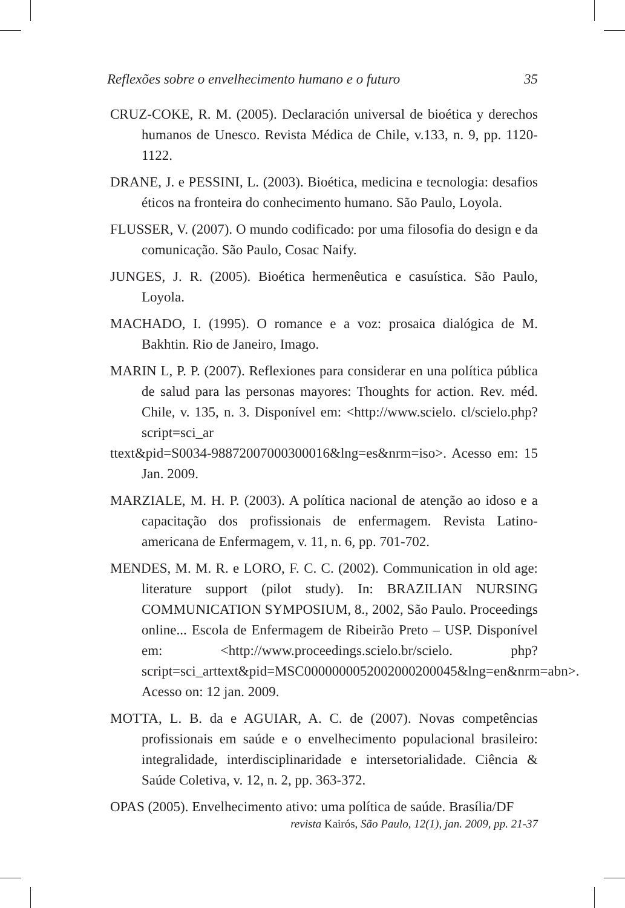Reflexões sobre o envelhecimento humano e o futuro 35
CRUZ-COKE, R. M. (2005). Declaración universal de bioética y derechos humanos de Unesco. Revista Médica de Chile, v.133, n. 9, pp. 1120-1122.
DRANE, J. e PESSINI, L. (2003). Bioética, medicina e tecnologia: desafios éticos na fronteira do conhecimento humano. São Paulo, Loyola.
FLUSSER, V. (2007). O mundo codificado: por uma filosofia do design e da comunicação. São Paulo, Cosac Naify.
JUNGES, J. R. (2005). Bioética hermenêutica e casuística. São Paulo, Loyola.
MACHADO, I. (1995). O romance e a voz: prosaica dialógica de M. Bakhtin. Rio de Janeiro, Imago.
MARIN L, P. P. (2007). Reflexiones para considerar en una política pública de salud para las personas mayores: Thoughts for action. Rev. méd. Chile, v. 135, n. 3. Disponível em: <http://www.scielo. cl/scielo.php?script=sci_ar
ttext&pid=S0034-98872007000300016&lng=es&nrm=iso>. Acesso em: 15 Jan. 2009.
MARZIALE, M. H. P. (2003). A política nacional de atenção ao idoso e a capacitação dos profissionais de enfermagem. Revista Latino-americana de Enfermagem, v. 11, n. 6, pp. 701-702.
MENDES, M. M. R. e LORO, F. C. C. (2002). Communication in old age: literature support (pilot study). In: BRAZILIAN NURSING COMMUNICATION SYMPOSIUM, 8., 2002, São Paulo. Proceedings online... Escola de Enfermagem de Ribeirão Preto – USP. Disponível em: <http://www.proceedings.scielo.br/scielo. php?script=sci_arttext&pid=MSC0000000052002000200045&lng=en&nrm=abn>. Acesso on: 12 jan. 2009.
MOTTA, L. B. da e AGUIAR, A. C. de (2007). Novas competências profissionais em saúde e o envelhecimento populacional brasileiro: integralidade, interdisciplinaridade e intersetorialidade. Ciência & Saúde Coletiva, v. 12, n. 2, pp. 363-372.
OPAS (2005). Envelhecimento ativo: uma política de saúde. Brasília/DF
revista Kairós, São Paulo, 12(1), jan. 2009, pp. 21-37